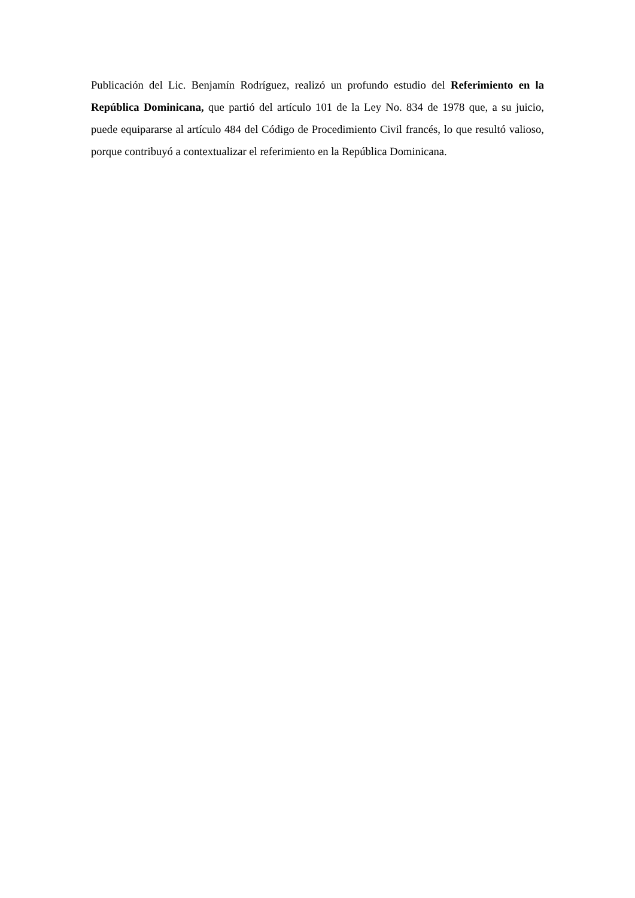Publicación del Lic. Benjamín Rodríguez, realizó un profundo estudio del Referimiento en la República Dominicana, que partió del artículo 101 de la Ley No. 834 de 1978 que, a su juicio, puede equipararse al artículo 484 del Código de Procedimiento Civil francés, lo que resultó valioso, porque contribuyó a contextualizar el referimiento en la República Dominicana.